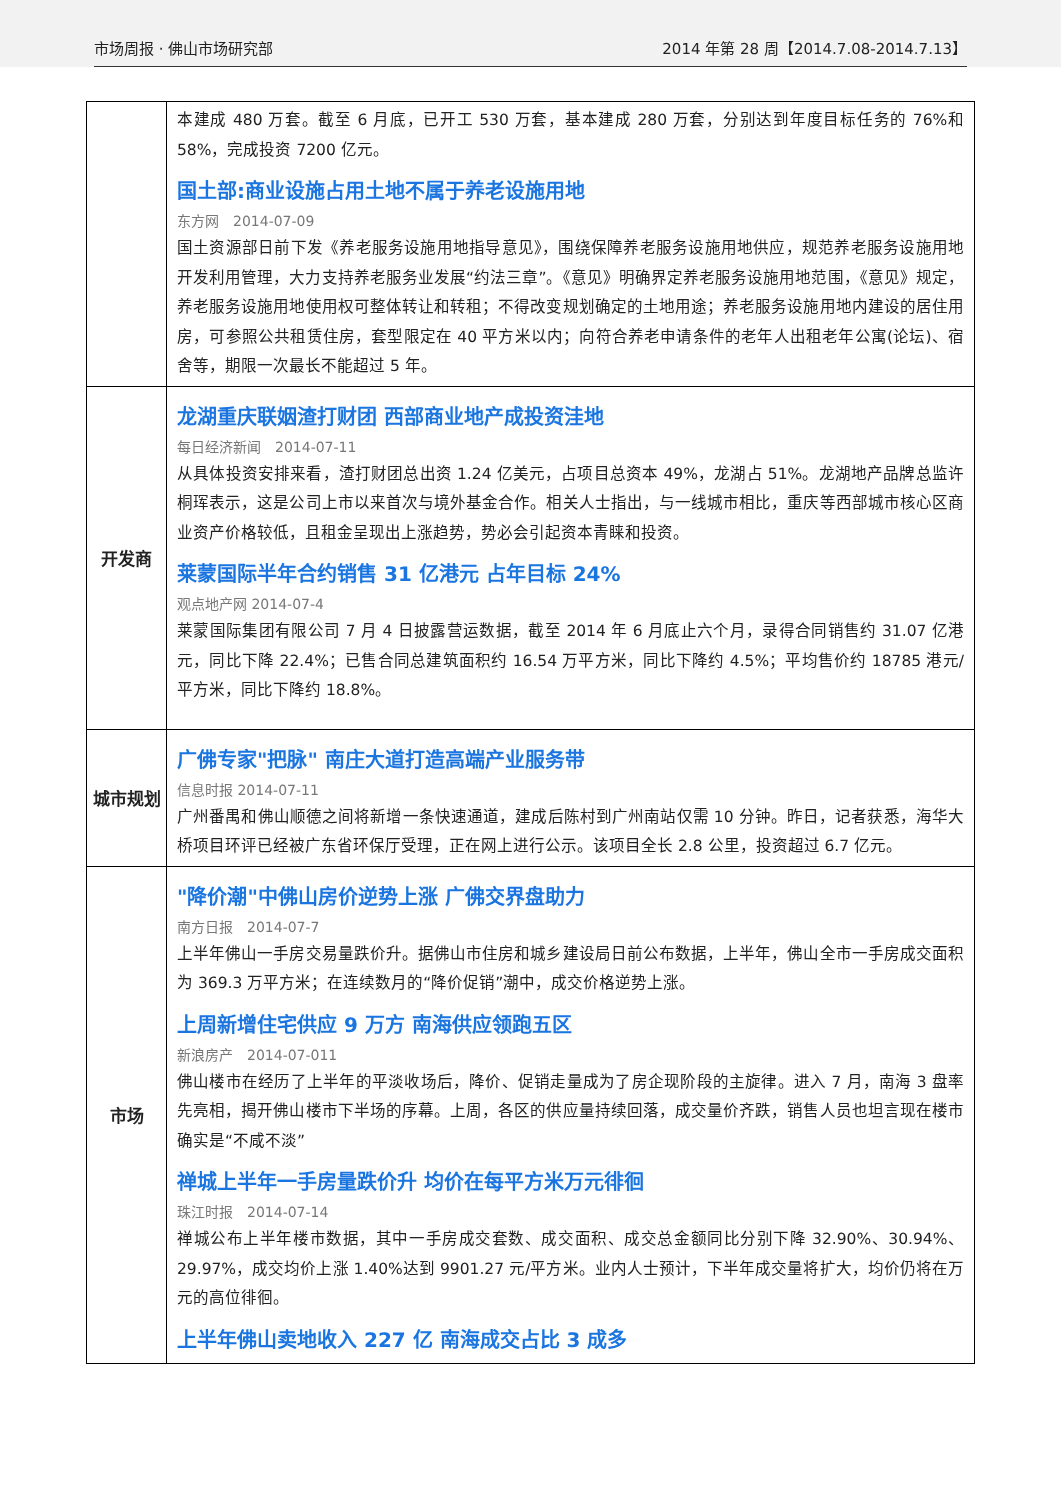市场周报 · 佛山市场研究部 2014 年第 28 周【2014.7.08-2014.7.13】
| | 本建成 480 万套。截至 6 月底，已开工 530 万套，基本建成 280 万套，分别达到年度目标任务的 76%和 58%，完成投资 7200 亿元。 国土部:商业设施占用土地不属于养老设施用地 东方网 2014-07-09 国土资源部日前下发《养老服务设施用地指导意见》，围绕保障养老服务设施用地供应，规范养老服务设施用地开发利用管理，大力支持养老服务业发展“约法三章”。《意见》明确界定养老服务设施用地范围，《意见》规定，养老服务设施用地使用权可整体转让和转租；不得改变规划确定的土地用途；养老服务设施用地内建设的居住用房，可参照公共租赁住房，套型限定在 40 平方米以内；向符合养老申请条件的老年人出租老年公寓(论坛)、宿舍等，期限一次最长不能超过 5 年。 |
| 开发商 | 龙湖重庆联姻渣打财团 西部商业地产成投资洼地 每日经济新闻 2014-07-11 从具体投资安排来看，渣打财团总出资 1.24 亿美元，占项目总资本 49%，龙湖占 51%。龙湖地产品牌总监许桐珲表示，这是公司上市以来首次与境外基金合作。相关人士指出，与一线城市相比，重庆等西部城市核心区商业资产价格较低，且租金呈现出上涨趋势，势必会引起资本青睐和投资。 莱蒙国际半年合约销售 31 亿港元 占年目标 24% 观点地产网 2014-07-4 莱蒙国际集团有限公司 7 月 4 日披露营运数据，截至 2014 年 6 月底止六个月，录得合同销售约 31.07 亿港元，同比下降 22.4%；已售合同总建筑面积约 16.54 万平方米，同比下降约 4.5%；平均售价约 18785 港元/平方米，同比下降约 18.8%。 |
| 城市规划 | 广佛专家"把脉" 南庄大道打造高端产业服务带 信息时报 2014-07-11 广州番禺和佛山顺德之间将新增一条快速通道，建成后陈村到广州南站仅需 10 分钟。昨日，记者获悉，海华大桥项目环评已经被广东省环保厅受理，正在网上进行公示。该项目全长 2.8 公里，投资超过 6.7 亿元。 |
| 市场 | "降价潮"中佛山房价逆势上涨 广佛交界盘助力 南方日报 2014-07-7 上半年佛山一手房交易量跌价升。据佛山市住房和城乡建设局日前公布数据，上半年，佛山全市一手房成交面积为 369.3 万平方米；在连续数月的“降价促销”潮中，成交价格逆势上涨。 上周新增住宅供应 9 万方 南海供应领跑五区 新浪房产 2014-07-011 佛山楼市在经历了上半年的平淡收场后，降价、促销走量成为了房企现阶段的主旋律。进入 7 月，南海 3 盘率先亮相，揭开佛山楼市下半场的序幕。上周，各区的供应量持续回落，成交量价齐跌，销售人员也坦言现在楼市确实是“不咸不淡” 禅城上半年一手房量跌价升 均价在每平方米万元徘徊 珠江时报 2014-07-14 禅城公布上半年楼市数据，其中一手房成交套数、成交面积、成交总金额同比分别下降 32.90%、30.94%、29.97%，成交均价上涨 1.40%达到 9901.27 元/平方米。业内人士预计，下半年成交量将扩大，均价仍将在万元的高位徘徊。 上半年佛山卖地收入 227 亿 南海成交占比 3 成多 |